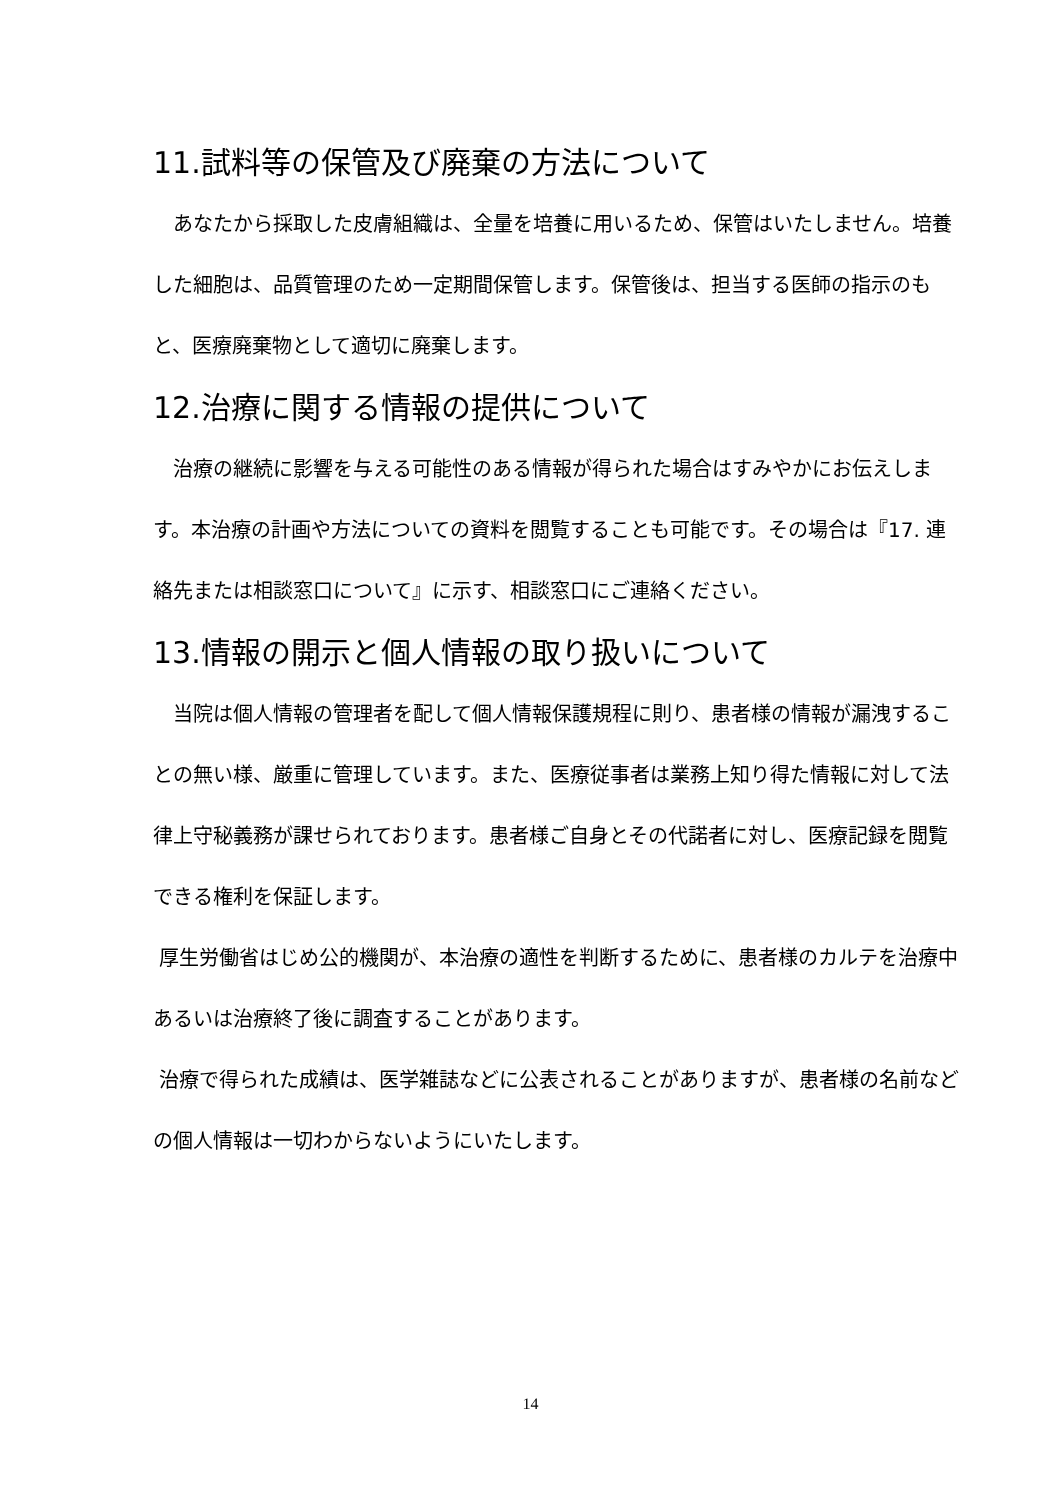11.試料等の保管及び廃棄の方法について
　あなたから採取した皮膚組織は、全量を培養に用いるため、保管はいたしません。培養した細胞は、品質管理のため一定期間保管します。保管後は、担当する医師の指示のもと、医療廃棄物として適切に廃棄します。
12.治療に関する情報の提供について
　治療の継続に影響を与える可能性のある情報が得られた場合はすみやかにお伝えします。本治療の計画や方法についての資料を閲覧することも可能です。その場合は『17. 連絡先または相談窓口について』に示す、相談窓口にご連絡ください。
13.情報の開示と個人情報の取り扱いについて
　当院は個人情報の管理者を配して個人情報保護規程に則り、患者様の情報が漏洩することの無い様、厳重に管理しています。また、医療従事者は業務上知り得た情報に対して法律上守秘義務が課せられております。患者様ご自身とその代諾者に対し、医療記録を閲覧できる権利を保証します。
厚生労働省はじめ公的機関が、本治療の適性を判断するために、患者様のカルテを治療中あるいは治療終了後に調査することがあります。
治療で得られた成績は、医学雑誌などに公表されることがありますが、患者様の名前などの個人情報は一切わからないようにいたします。
14